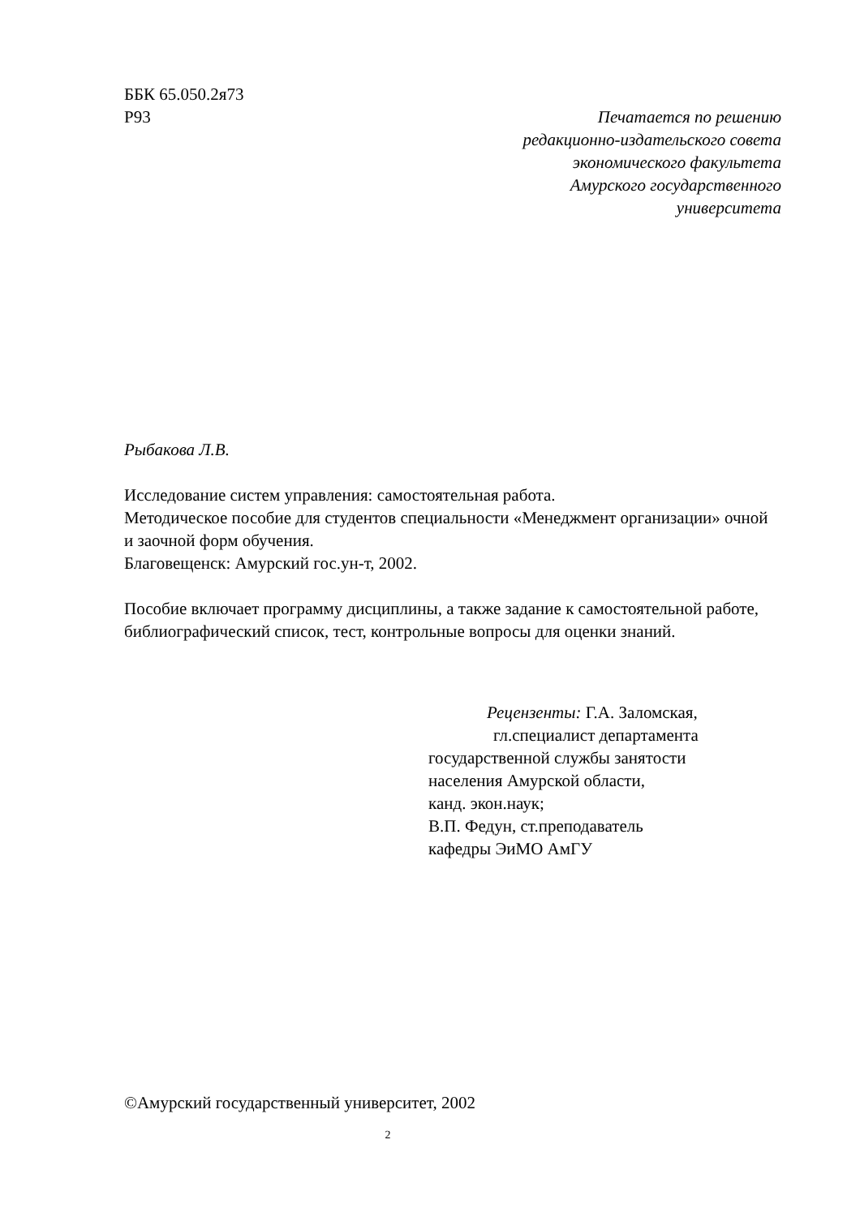ББК 65.050.2я73
Р93
Печатается по решению
редакционно-издательского совета
экономического факультета
Амурского государственного
университета
Рыбакова Л.В.
Исследование систем управления: самостоятельная работа.
Методическое пособие для студентов специальности «Менеджмент организации» очной и заочной форм обучения.
Благовещенск: Амурский гос.ун-т, 2002.
Пособие включает программу дисциплины, а также задание к самостоятельной работе, библиографический список, тест, контрольные вопросы для оценки знаний.
Рецензенты: Г.А. Заломская,
гл.специалист департамента
государственной службы занятости
населения Амурской области,
канд. экон.наук;
В.П. Федун, ст.преподаватель
кафедры ЭиМО АмГУ
©Амурский государственный университет, 2002
2